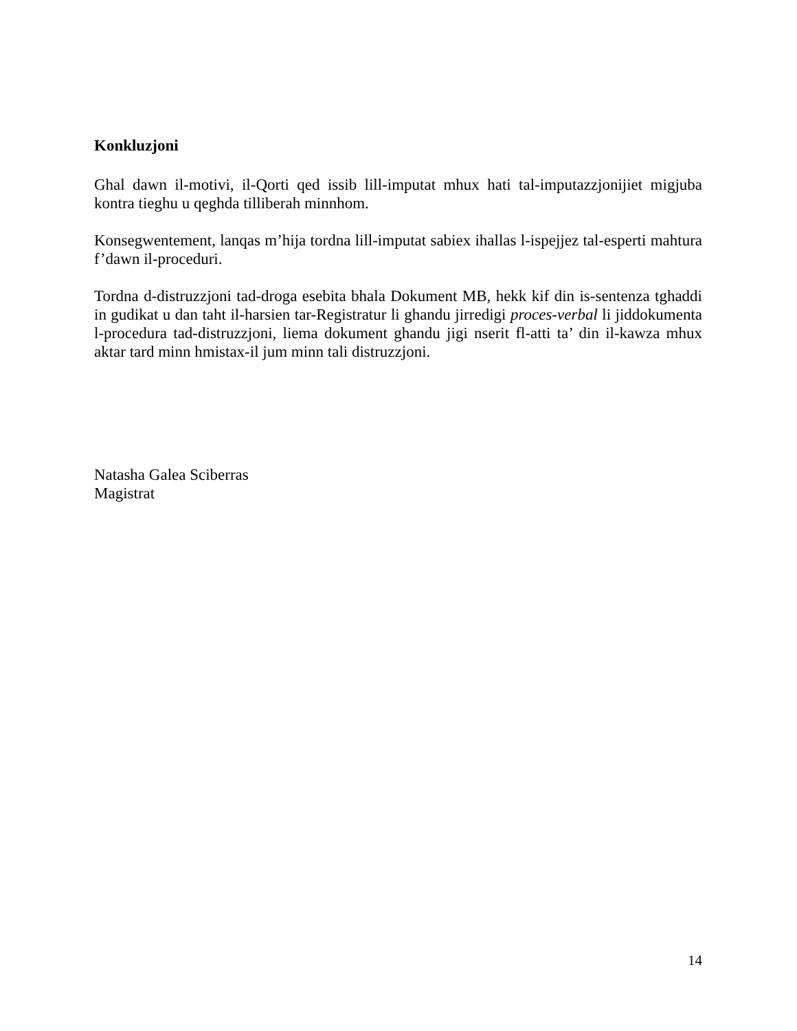Konkluzjoni
Ghal dawn il-motivi, il-Qorti qed issib lill-imputat mhux hati tal-imputazzjonijiet migjuba kontra tieghu u qeghda tilliberah minnhom.
Konsegwentement, lanqas m’hija tordna lill-imputat sabiex ihallas l-ispejjez tal-esperti mahtura f’dawn il-proceduri.
Tordna d-distruzzjoni tad-droga esebita bhala Dokument MB, hekk kif din is-sentenza tghaddi in gudikat u dan taht il-harsien tar-Registratur li ghandu jirredigi proces-verbal li jiddokumenta l-procedura tad-distruzzjoni, liema dokument ghandu jigi nserit fl-atti ta’ din il-kawza mhux aktar tard minn hmistax-il jum minn tali distruzzjoni.
Natasha Galea Sciberras
Magistrat
14